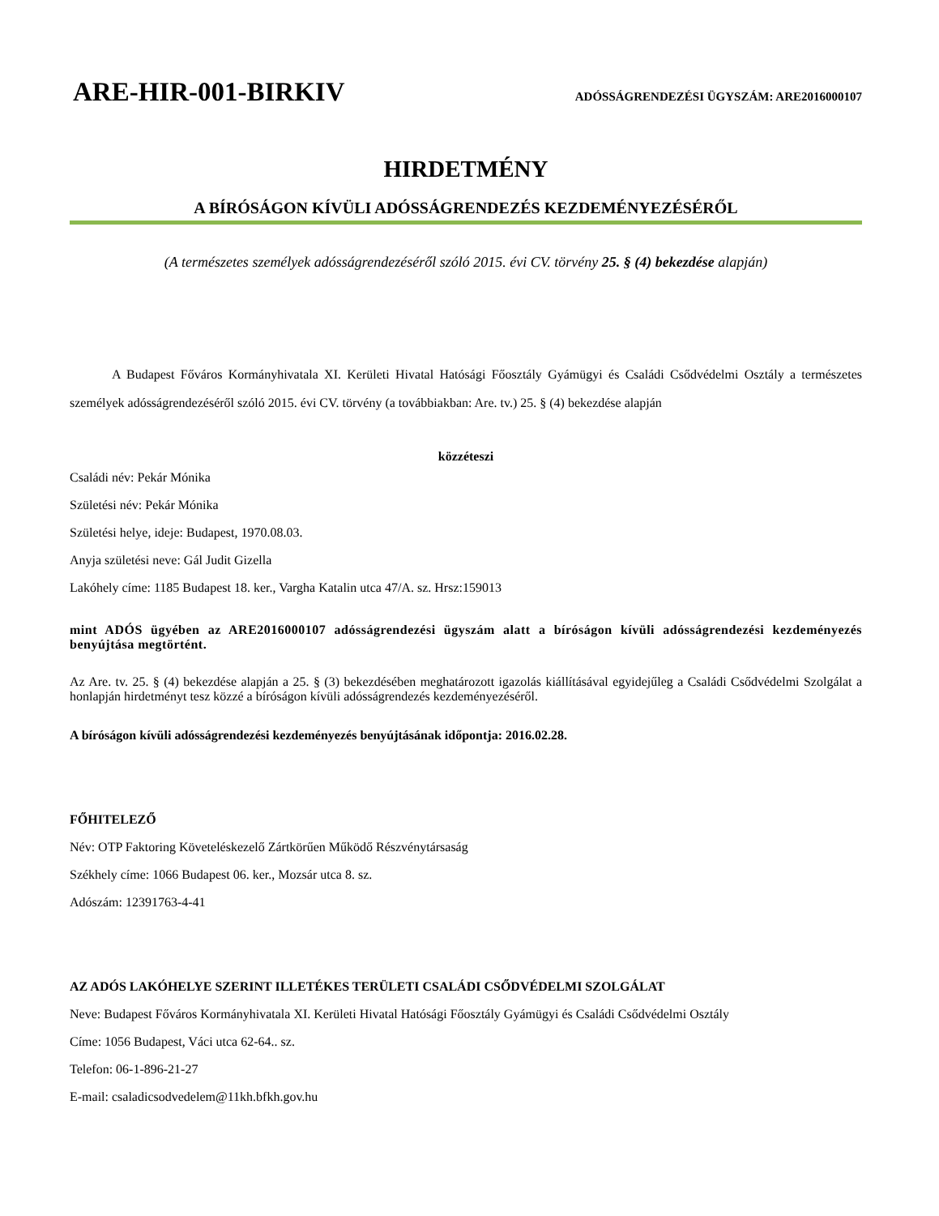ARE-HIR-001-BIRKIV ADÓSSÁGRENDEZÉSI ÜGYSZÁM: ARE2016000107
HIRDETMÉNY
A BÍRÓSÁGON KÍVÜLI ADÓSSÁGRENDEZÉS KEZDEMÉNYEZÉSÉRŐL
(A természetes személyek adósságrendezéséről szóló 2015. évi CV. törvény 25. § (4) bekezdése alapján)
A Budapest Főváros Kormányhivatala XI. Kerületi Hivatal Hatósági Főosztály Gyámügyi és Családi Csődvédelmi Osztály a természetes személyek adósságrendezéséről szóló 2015. évi CV. törvény (a továbbiakban: Are. tv.) 25. § (4) bekezdése alapján
közzéteszi
Családi név: Pekár Mónika
Születési név: Pekár Mónika
Születési helye, ideje: Budapest, 1970.08.03.
Anyja születési neve: Gál Judit Gizella
Lakóhely címe: 1185 Budapest 18. ker., Vargha Katalin utca 47/A. sz. Hrsz:159013
mint ADÓS ügyében az ARE2016000107 adósságrendezési ügyszám alatt a bíróságon kívüli adósságrendezési kezdeményezés benyújtása megtörtént.
Az Are. tv. 25. § (4) bekezdése alapján a 25. § (3) bekezdésében meghatározott igazolás kiállításával egyidejűleg a Családi Csődvédelmi Szolgálat a honlapján hirdetményt tesz közzé a bíróságon kívüli adósságrendezés kezdeményezéséről.
A bíróságon kívüli adósságrendezési kezdeményezés benyújtásának időpontja: 2016.02.28.
FŐHITELEZŐ
Név: OTP Faktoring Követeléskezelő Zártkörűen Működő Részvénytársaság
Székhely címe: 1066 Budapest 06. ker., Mozsár utca 8. sz.
Adószám: 12391763-4-41
AZ ADÓS LAKÓHELYE SZERINT ILLETÉKES TERÜLETI CSALÁDI CSŐDVÉDELMI SZOLGÁLAT
Neve: Budapest Főváros Kormányhivatala XI. Kerületi Hivatal Hatósági Főosztály Gyámügyi és Családi Csődvédelmi Osztály
Címe: 1056 Budapest, Váci utca 62-64.. sz.
Telefon: 06-1-896-21-27
E-mail: csaladicsodvedelem@11kh.bfkh.gov.hu